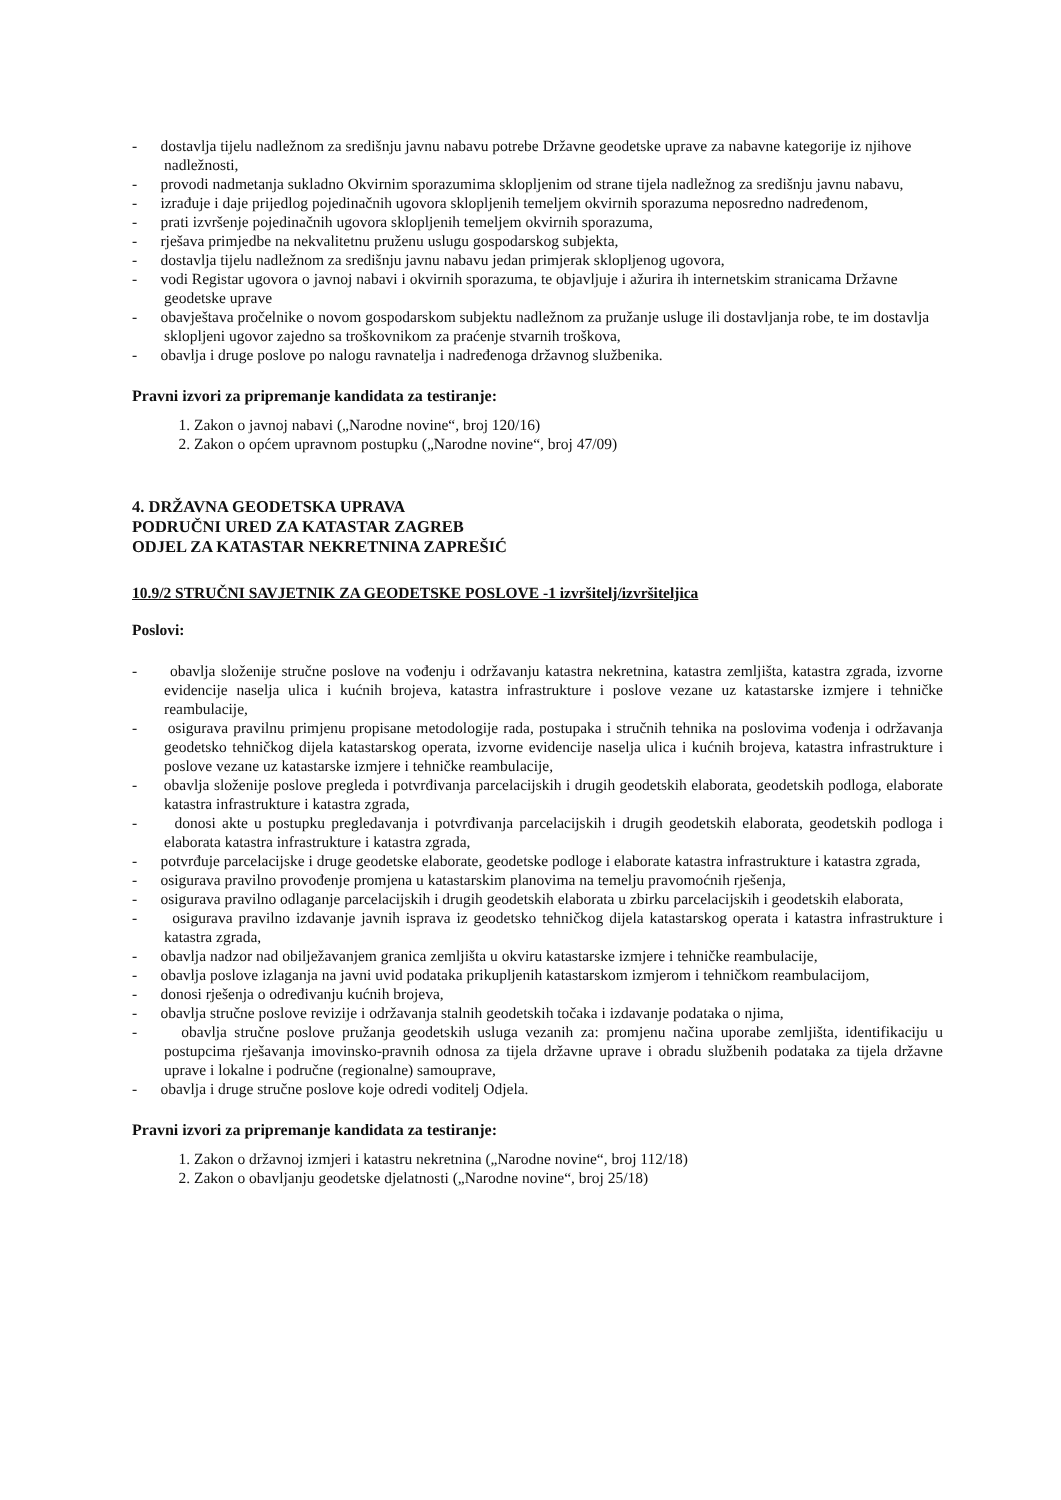- dostavlja tijelu nadležnom za središnju javnu nabavu potrebe Državne geodetske uprave za nabavne kategorije iz njihove nadležnosti,
- provodi nadmetanja sukladno Okvirnim sporazumima sklopljenim od strane tijela nadležnog za središnju javnu nabavu,
- izrađuje i daje prijedlog pojedinačnih ugovora sklopljenih temeljem okvirnih sporazuma neposredno nadređenom,
- prati izvršenje pojedinačnih ugovora sklopljenih temeljem okvirnih sporazuma,
- rješava primjedbe na nekvalitetnu pruženu uslugu gospodarskog subjekta,
- dostavlja tijelu nadležnom za središnju javnu nabavu jedan primjerak sklopljenog ugovora,
- vodi Registar ugovora o javnoj nabavi i okvirnih sporazuma, te objavljuje i ažurira ih internetskim stranicama Državne geodetske uprave
- obavještava pročelnike o novom gospodarskom subjektu nadležnom za pružanje usluge ili dostavljanja robe, te im dostavlja sklopljeni ugovor zajedno sa troškovnikom za praćenje stvarnih troškova,
- obavlja i druge poslove po nalogu ravnatelja i nadređenoga državnog službenika.
Pravni izvori za pripremanje kandidata za testiranje:
1. Zakon o javnoj nabavi („Narodne novine“, broj 120/16)
2. Zakon o općem upravnom postupku („Narodne novine“, broj 47/09)
4. DRŽAVNA GEODETSKA UPRAVA
PODRUČNI URED ZA KATASTAR ZAGREB
ODJEL ZA KATASTAR NEKRETNINA ZAPREŠIĆ
10.9/2 STRUČNI SAVJETNIK ZA GEODETSKE POSLOVE -1 izvršitelj/izvršiteljica
Poslovi:
- obavlja složenije stručne poslove na vođenju i održavanju katastra nekretnina, katastra zemljišta, katastra zgrada, izvorne evidencije naselja ulica i kućnih brojeva, katastra infrastrukture i poslove vezane uz katastarske izmjere i tehničke reambulacije,
- osigurava pravilnu primjenu propisane metodologije rada, postupaka i stručnih tehnika na poslovima vođenja i održavanja geodetsko tehničkog dijela katastarskog operata, izvorne evidencije naselja ulica i kućnih brojeva, katastra infrastrukture i poslove vezane uz katastarske izmjere i tehničke reambulacije,
- obavlja složenije poslove pregleda i potvrđivanja parcelacijskih i drugih geodetskih elaborata, geodetskih podloga, elaborate katastra infrastrukture i katastra zgrada,
- donosi akte u postupku pregledavanja i potvrđivanja parcelacijskih i drugih geodetskih elaborata, geodetskih podloga i elaborata katastra infrastrukture i katastra zgrada,
- potvrđuje parcelacijske i druge geodetske elaborate, geodetske podloge i elaborate katastra infrastrukture i katastra zgrada,
- osigurava pravilno provođenje promjena u katastarskim planovima na temelju pravomoćnih rješenja,
- osigurava pravilno odlaganje parcelacijskih i drugih geodetskih elaborata u zbirku parcelacijskih i geodetskih elaborata,
- osigurava pravilno izdavanje javnih isprava iz geodetsko tehničkog dijela katastarskog operata i katastra infrastrukture i katastra zgrada,
- obavlja nadzor nad obilježavanjem granica zemljišta u okviru katastarske izmjere i tehničke reambulacije,
- obavlja poslove izlaganja na javni uvid podataka prikupljenih katastarskom izmjerom i tehničkom reambulacijom,
- donosi rješenja o određivanju kućnih brojeva,
- obavlja stručne poslove revizije i održavanja stalnih geodetskih točaka i izdavanje podataka o njima,
- obavlja stručne poslove pružanja geodetskih usluga vezanih za: promjenu načina uporabe zemljišta, identifikaciju u postupcima rješavanja imovinsko-pravnih odnosa za tijela državne uprave i obradu službenih podataka za tijela državne uprave i lokalne i područne (regionalne) samouprave,
- obavlja i druge stručne poslove koje odredi voditelj Odjela.
Pravni izvori za pripremanje kandidata za testiranje:
1. Zakon o državnoj izmjeri i katastru nekretnina („Narodne novine“, broj 112/18)
2. Zakon o obavljanju geodetske djelatnosti („Narodne novine“, broj 25/18)